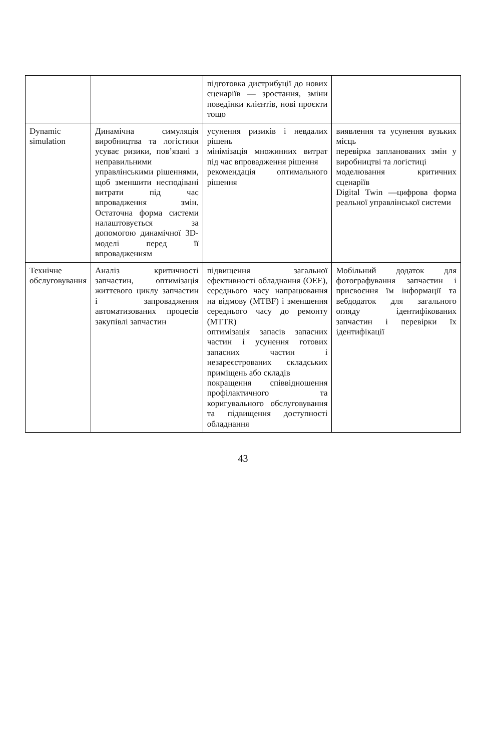| | | підготовка дистрибуції до нових сценаріїв — зростання, зміни поведінки клієнтів, нові проєкти тощо | |
| Dynamic simulation | Динамічна симуляція виробництва та логістики усуває ризики, пов’язані з неправильними управлінськими рішеннями, щоб зменшити несподівані витрати під час впровадження змін. Остаточна форма системи налаштовується за допомогою динамічної 3D-моделі перед її впровадженням | усунення ризиків і невдалих рішень мінімізація множинних витрат під час впровадження рішення рекомендація оптимального рішення | виявлення та усунення вузьких місць перевірка запланованих змін у виробництві та логістиці моделювання критичних сценаріїв Digital Twin —цифрова форма реальної управлінської системи |
| Технічне обслуговування | Аналіз критичності запчастин, оптимізація життєвого циклу запчастин і запровадження автоматизованих процесів закупівлі запчастин | підвищення загальної ефективності обладнання (OEE), середнього часу напрацювання на відмову (MTBF) і зменшення середнього часу до ремонту (MTTR) оптимізація запасів запасних частин і усунення готових запасних частин і незареєстрованих складських приміщень або складів покращення співвідношення профілактичного та коригувального обслуговування та підвищення доступності обладнання | Мобільний додаток для фотографування запчастин і присвоєння їм інформації та вебдодаток для загального огляду ідентифікованих запчастин і перевірки їх ідентифікації |
43